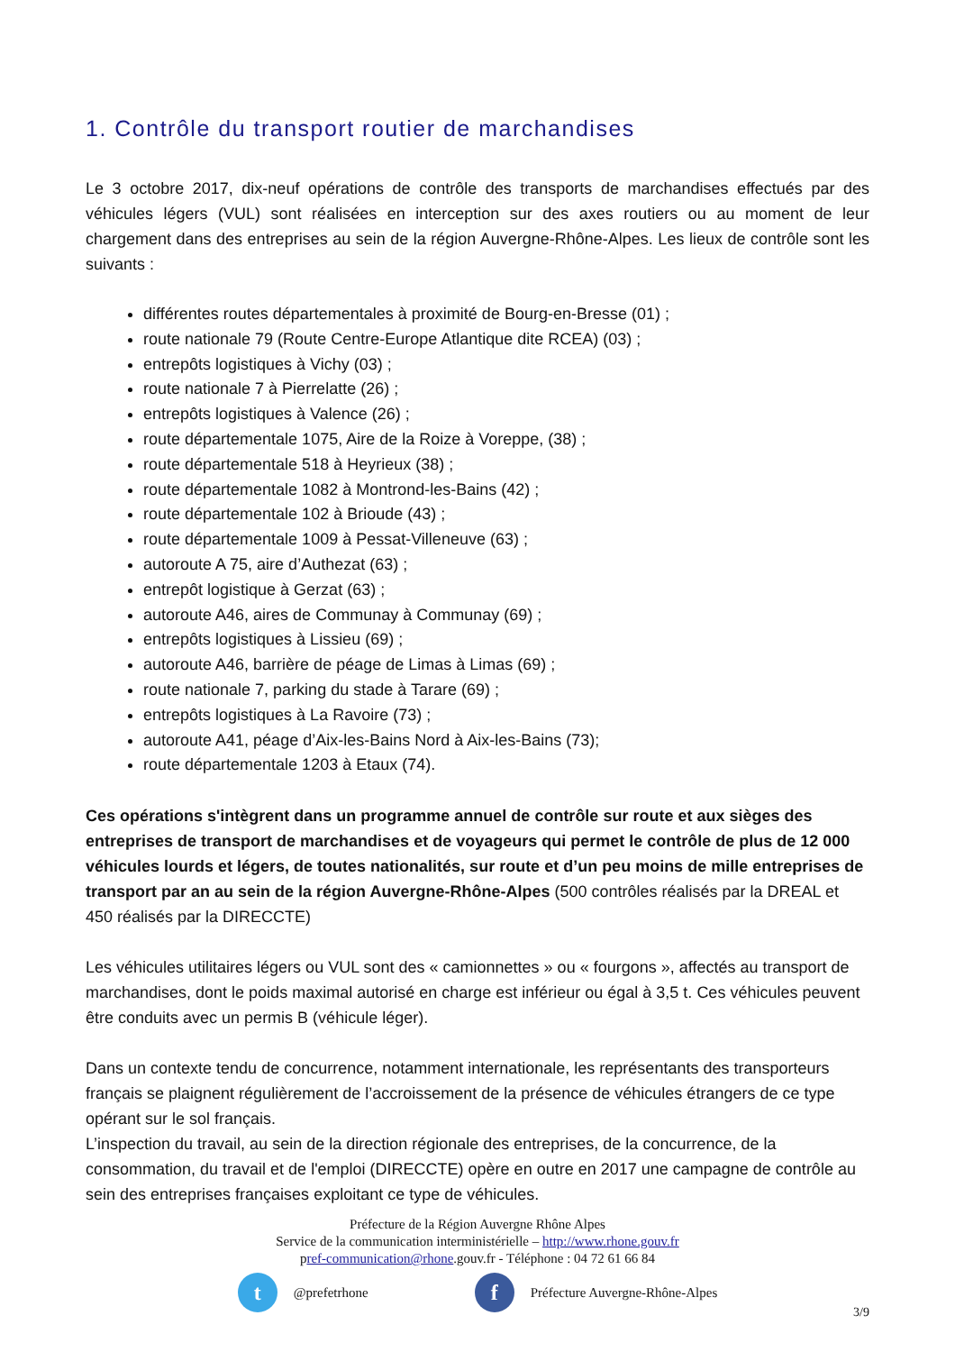1. Contrôle du transport routier de marchandises
Le 3 octobre 2017, dix-neuf opérations de contrôle des transports de marchandises effectués par des véhicules légers (VUL) sont réalisées en interception sur des axes routiers ou au moment de leur chargement dans des entreprises au sein de la région Auvergne-Rhône-Alpes. Les lieux de contrôle sont les suivants :
différentes routes départementales à proximité de Bourg-en-Bresse (01) ;
route nationale 79 (Route Centre-Europe Atlantique dite RCEA) (03) ;
entrepôts logistiques à Vichy (03) ;
route nationale 7 à Pierrelatte (26) ;
entrepôts logistiques à Valence (26) ;
route départementale 1075, Aire de la Roize à Voreppe, (38) ;
route départementale 518 à Heyrieux (38) ;
route départementale 1082 à Montrond-les-Bains (42) ;
route départementale 102 à Brioude (43) ;
route départementale 1009 à Pessat-Villeneuve (63) ;
autoroute A 75, aire d’Authezat (63) ;
entrepôt logistique à Gerzat (63) ;
autoroute A46, aires de Communay à Communay (69) ;
entrepôts logistiques à Lissieu (69) ;
autoroute A46, barrière de péage de Limas à Limas (69) ;
route nationale 7, parking du stade à Tarare (69) ;
entrepôts logistiques à La Ravoire (73) ;
autoroute A41, péage d’Aix-les-Bains Nord à Aix-les-Bains (73);
route départementale 1203 à Etaux (74).
Ces opérations s'intègrent dans un programme annuel de contrôle sur route et aux sièges des entreprises de transport de marchandises et de voyageurs qui permet le contrôle de plus de 12 000 véhicules lourds et légers, de toutes nationalités, sur route et d’un peu moins de mille entreprises de transport par an au sein de la région Auvergne-Rhône-Alpes (500 contrôles réalisés par la DREAL et 450 réalisés par la DIRECCTE)
Les véhicules utilitaires légers ou VUL sont des « camionnettes » ou « fourgons », affectés au transport de marchandises, dont le poids maximal autorisé en charge est inférieur ou égal à 3,5 t. Ces véhicules peuvent être conduits avec un permis B (véhicule léger).
Dans un contexte tendu de concurrence, notamment internationale, les représentants des transporteurs français se plaignent régulièrement de l’accroissement de la présence de véhicules étrangers de ce type opérant sur le sol français.
L’inspection du travail, au sein de la direction régionale des entreprises, de la concurrence, de la consommation, du travail et de l'emploi (DIRECCTE) opère en outre en 2017 une campagne de contrôle au sein des entreprises françaises exploitant ce type de véhicules.
Préfecture de la Région Auvergne Rhône Alpes
Service de la communication interministérielle – http://www.rhone.gouv.fr
pref-communication@rhone.gouv.fr - Téléphone : 04 72 61 66 84
t @prefetrhone f Préfecture Auvergne-Rhône-Alpes
3/9